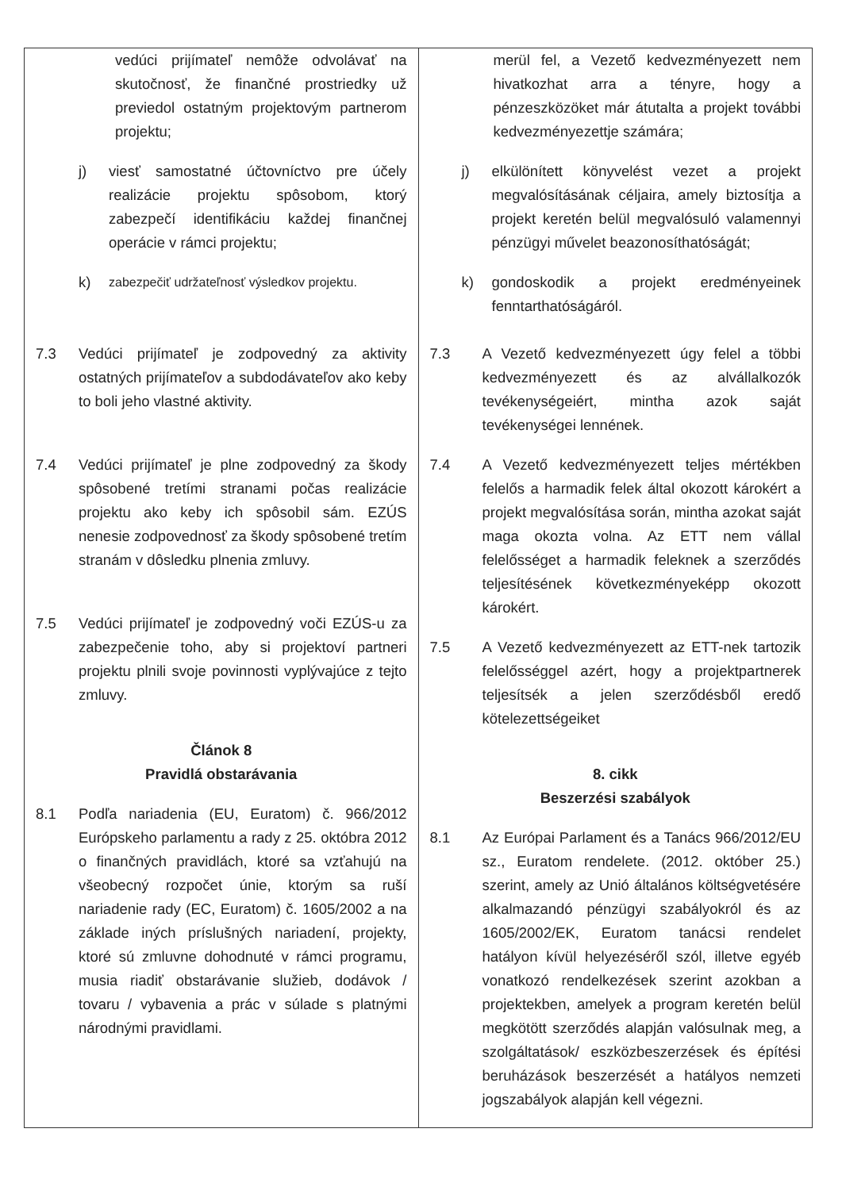| vedúci prijímateľ nemôže odvolávať na skutočnosť, že finančné prostriedky už previedol ostatným projektovým partnerom projektu; j) viesť samostatné účtovníctvo pre účely realizácie projektu spôsobom, ktorý zabezpečí identifikáciu každej finančnej operácie v rámci projektu; k) zabezpečiť udržateľnosť výsledkov projektu. 7.3 Vedúci prijímateľ je zodpovedný za aktivity ostatných prijímateľov a subdodávateľov ako keby to boli jeho vlastné aktivity. 7.4 Vedúci prijímateľ je plne zodpovedný za škody spôsobené tretími stranami počas realizácie projektu ako keby ich spôsobil sám. EZÚS nenesie zodpovednosť za škody spôsobené tretím stranám v dôsledku plnenia zmluvy. 7.5 Vedúci prijímateľ je zodpovedný voči EZÚS-u za zabezpečenie toho, aby si projektoví partneri projektu plnili svoje povinnosti vyplývajúce z tejto zmluvy. Článok 8 Pravidlá obstarávania 8.1 Podľa nariadenia (EU, Euratom) č. 966/2012 Európskeho parlamentu a rady z 25. októbra 2012 o finančných pravidlách, ktoré sa vzťahujú na všeobecný rozpočet únie, ktorým sa ruší nariadenie rady (EC, Euratom) č. 1605/2002 a na základe iných príslušných nariadení, projekty, ktoré sú zmluvne dohodnuté v rámci programu, musia riadiť obstarávanie služieb, dodávok / tovaru / vybavenia a prác v súlade s platnými národnými pravidlami. | merül fel, a Vezető kedvezményezett nem hivatkozhat arra a tényre, hogy a pénzeszközöket már átutalta a projekt további kedvezményezettje számára; j) elkülönített könyvelést vezet a projekt megvalósításának céljaira, amely biztosítja a projekt keretén belül megvalósuló valamennyi pénzügyi művelet beazonosíthatóságát; k) gondoskodik a projekt eredményeinek fenntarthatóságáról. 7.3 A Vezető kedvezményezett úgy felel a többi kedvezményezett és az alvállalkozók tevékenységeiért, mintha azok saját tevékenységei lennének. 7.4 A Vezető kedvezményezett teljes mértékben felelős a harmadik felek által okozott károkért a projekt megvalósítása során, mintha azokat saját maga okozta volna. Az ETT nem vállal felelősséget a harmadik feleknek a szerződés teljesítésének következményeképp okozott károkért. 7.5 A Vezető kedvezményezett az ETT-nek tartozik felelősséggel azért, hogy a projektpartnerek teljesítsék a jelen szerződésből eredő kötelezettségeiket 8. cikk Beszerzési szabályok 8.1 Az Európai Parlament és a Tanács 966/2012/EU sz., Euratom rendelete. (2012. október 25.) szerint, amely az Unió általános költségvetésére alkalmazandó pénzügyi szabályokról és az 1605/2002/EK, Euratom tanácsi rendelet hatályon kívül helyezéséről szól, illetve egyéb vonatkozó rendelkezések szerint azokban a projektekben, amelyek a program keretén belül megkötött szerződés alapján valósulnak meg, a szolgáltatások/ eszközbeszerzések és építési beruházások beszerzését a hatályos nemzeti jogszabályok alapján kell végezni. |